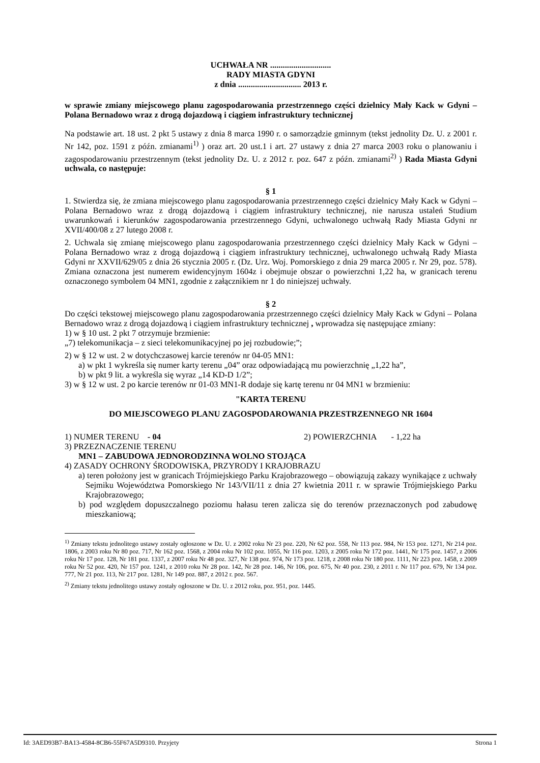UCHWAŁA NR .............................
RADY MIASTA GDYNI
z dnia .............................. 2013 r.
w sprawie zmiany miejscowego planu zagospodarowania przestrzennego części dzielnicy Mały Kack w Gdyni – Polana Bernadowo wraz z drogą dojazdową i ciągiem infrastruktury technicznej
Na podstawie art. 18 ust. 2 pkt 5 ustawy z dnia 8 marca 1990 r. o samorządzie gminnym (tekst jednolity Dz. U. z 2001 r. Nr 142, poz. 1591 z późn. zmianami<sup>1)</sup> ) oraz art. 20 ust.1 i art. 27 ustawy z dnia 27 marca 2003 roku o planowaniu i zagospodarowaniu przestrzennym (tekst jednolity Dz. U. z 2012 r. poz. 647 z późn. zmianami<sup>2)</sup> ) Rada Miasta Gdyni uchwala, co następuje:
§ 1
1. Stwierdza się, że zmiana miejscowego planu zagospodarowania przestrzennego części dzielnicy Mały Kack w Gdyni – Polana Bernadowo wraz z drogą dojazdową i ciągiem infrastruktury technicznej, nie narusza ustaleń Studium uwarunkowań i kierunków zagospodarowania przestrzennego Gdyni, uchwalonego uchwałą Rady Miasta Gdyni nr XVII/400/08 z 27 lutego 2008 r.
2. Uchwala się zmianę miejscowego planu zagospodarowania przestrzennego części dzielnicy Mały Kack w Gdyni – Polana Bernadowo wraz z drogą dojazdową i ciągiem infrastruktury technicznej, uchwalonego uchwałą Rady Miasta Gdyni nr XXVII/629/05 z dnia 26 stycznia 2005 r. (Dz. Urz. Woj. Pomorskiego z dnia 29 marca 2005 r. Nr 29, poz. 578). Zmiana oznaczona jest numerem ewidencyjnym 1604z i obejmuje obszar o powierzchni 1,22 ha, w granicach terenu oznaczonego symbolem 04 MN1, zgodnie z załącznikiem nr 1 do niniejszej uchwały.
§ 2
Do części tekstowej miejscowego planu zagospodarowania przestrzennego części dzielnicy Mały Kack w Gdyni – Polana Bernadowo wraz z drogą dojazdową i ciągiem infrastruktury technicznej , wprowadza się następujące zmiany:
1) w § 10 ust. 2 pkt 7 otrzymuje brzmienie:
„7) telekomunikacja – z sieci telekomunikacyjnej po jej rozbudowie;”;
2) w § 12 w ust. 2 w dotychczasowej karcie terenów nr 04-05 MN1:
a) w pkt 1 wykreśla się numer karty terenu „04” oraz odpowiadającą mu powierzchnię „1,22 ha”,
b) w pkt 9 lit. a wykreśla się wyraz „14 KD-D 1/2”;
3) w § 12 w ust. 2 po karcie terenów nr 01-03 MN1-R dodaje się kartę terenu nr 04 MN1 w brzmieniu:
"KARTA TERENU
DO MIEJSCOWEGO PLANU ZAGOSPODAROWANIA PRZESTRZENNEGO NR 1604
1) NUMER TERENU - 04 2) POWIERZCHNIA - 1,22 ha
3) PRZEZNACZENIE TERENU
MN1 – ZABUDOWA JEDNORODZINNA WOLNO STOJĄCA
4) ZASADY OCHRONY ŚRODOWISKA, PRZYRODY I KRAJOBRAZU
a) teren położony jest w granicach Trójmiejskiego Parku Krajobrazowego – obowiązują zakazy wynikające z uchwały Sejmiku Województwa Pomorskiego Nr 143/VII/11 z dnia 27 kwietnia 2011 r. w sprawie Trójmiejskiego Parku Krajobrazowego;
b) pod względem dopuszczalnego poziomu hałasu teren zalicza się do terenów przeznaczonych pod zabudowę mieszkaniową;
<sup>1)</sup> Zmiany tekstu jednolitego ustawy zostały ogłoszone w Dz. U. z 2002 roku Nr 23 poz. 220, Nr 62 poz. 558, Nr 113 poz. 984, Nr 153 poz. 1271, Nr 214 poz. 1806, z 2003 roku Nr 80 poz. 717, Nr 162 poz. 1568, z 2004 roku Nr 102 poz. 1055, Nr 116 poz. 1203, z 2005 roku Nr 172 poz. 1441, Nr 175 poz. 1457, z 2006 roku Nr 17 poz. 128, Nr 181 poz. 1337, z 2007 roku Nr 48 poz. 327, Nr 138 poz. 974, Nr 173 poz. 1218, z 2008 roku Nr 180 poz. 1111, Nr 223 poz. 1458, z 2009 roku Nr 52 poz. 420, Nr 157 poz. 1241, z 2010 roku Nr 28 poz. 142, Nr 28 poz. 146, Nr 106, poz. 675, Nr 40 poz. 230, z 2011 r. Nr 117 poz. 679, Nr 134 poz. 777, Nr 21 poz. 113, Nr 217 poz. 1281, Nr 149 poz. 887, z 2012 r. poz. 567.
<sup>2)</sup> Zmiany tekstu jednolitego ustawy zostały ogłoszone w Dz. U. z 2012 roku, poz. 951, poz. 1445.
Id: 3AED93B7-BA13-4584-8CB6-55F67A5D9310. Przyjety Strona 1